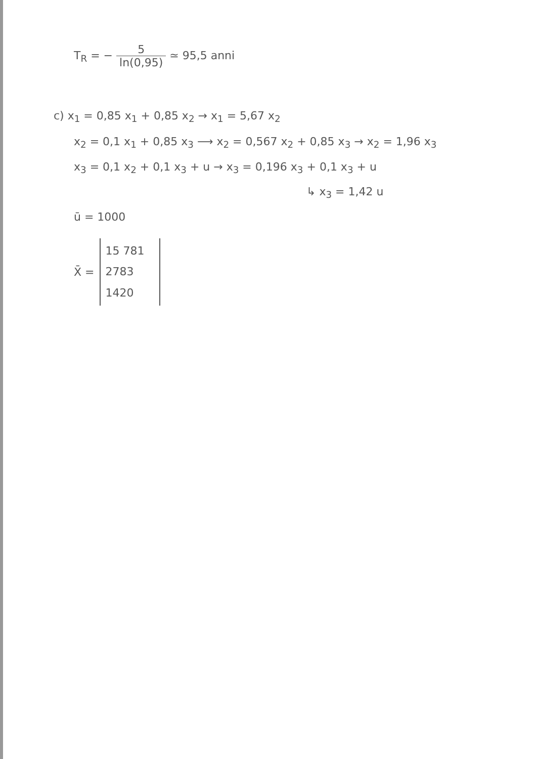T<sub>R</sub> = − 5 ln(0,95) ≃ 95,5 anni
c) x<sub>1</sub> = 0,85 x<sub>1</sub> + 0,85 x<sub>2</sub> → x<sub>1</sub> = 5,67 x<sub>2</sub>
x<sub>2</sub> = 0,1 x<sub>1</sub> + 0,85 x<sub>3</sub> ⟶ x<sub>2</sub> = 0,567 x<sub>2</sub> + 0,85 x<sub>3</sub> → x<sub>2</sub> = 1,96 x<sub>3</sub>
x<sub>3</sub> = 0,1 x<sub>2</sub> + 0,1 x<sub>3</sub> + u → x<sub>3</sub> = 0,196 x<sub>3</sub> + 0,1 x<sub>3</sub> + u
↳ x<sub>3</sub> = 1,42 u
ū = 1000
X̄ =
15 781
2783
1420